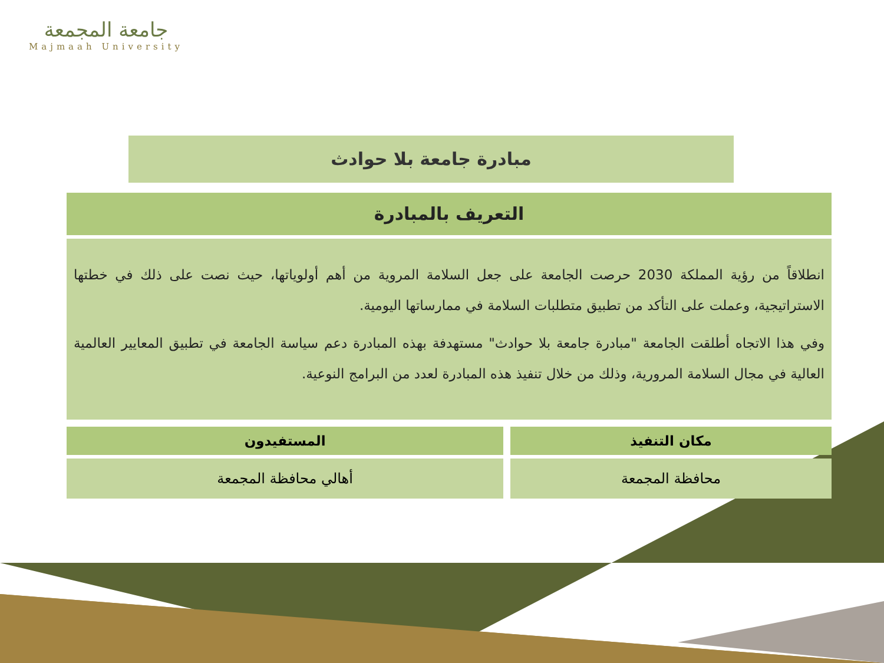جامعة المجمعة
Majmaah University
مبادرة جامعة بلا حوادث
التعريف بالمبادرة
انطلاقاً من رؤية المملكة 2030 حرصت الجامعة على جعل السلامة المروية من أهم أولوياتها، حيث نصت على ذلك في خطتها الاستراتيجية، وعملت على التأكد من تطبيق متطلبات السلامة في ممارساتها اليومية.
وفي هذا الاتجاه أطلقت الجامعة "مبادرة جامعة بلا حوادث" مستهدفة بهذه المبادرة دعم سياسة الجامعة في تطبيق المعايير العالمية العالية في مجال السلامة المرورية، وذلك من خلال تنفيذ هذه المبادرة لعدد من البرامج النوعية.
| مكان التنفيذ | المستفيدون |
| --- | --- |
| محافظة المجمعة | أهالي محافظة المجمعة |